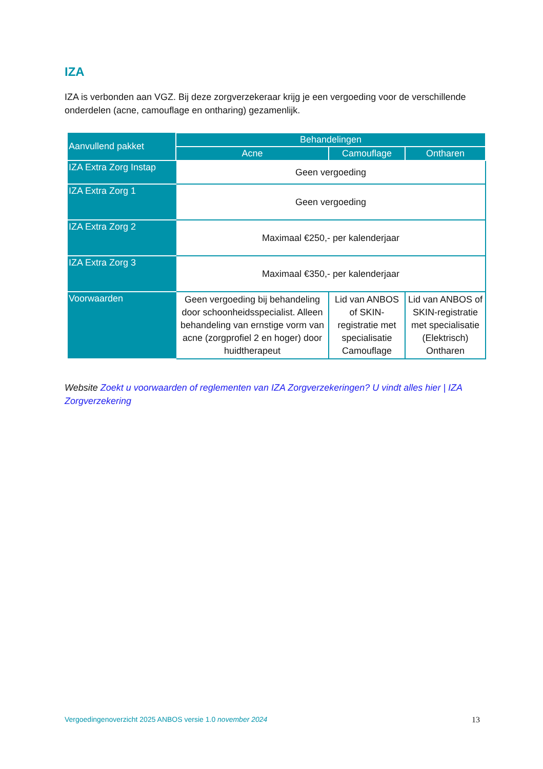IZA
IZA is verbonden aan VGZ. Bij deze zorgverzekeraar krijg je een vergoeding voor de verschillende onderdelen (acne, camouflage en ontharing) gezamenlijk.
| Aanvullend pakket | Behandelingen | | |
| --- | --- | --- | --- |
| | Acne | Camouflage | Ontharen |
| IZA Extra Zorg Instap | Geen vergoeding | | |
| IZA Extra Zorg 1 | Geen vergoeding | | |
| IZA Extra Zorg 2 | Maximaal €250,- per kalenderjaar | | |
| IZA Extra Zorg 3 | Maximaal €350,- per kalenderjaar | | |
| Voorwaarden | Geen vergoeding bij behandeling door schoonheidsspecialist. Alleen behandeling van ernstige vorm van acne (zorgprofiel 2 en hoger) door huidtherapeut | Lid van ANBOS of SKIN-registratie met specialisatie Camouflage | Lid van ANBOS of SKIN-registratie met specialisatie (Elektrisch) Ontharen |
Website Zoekt u voorwaarden of reglementen van IZA Zorgverzekeringen? U vindt alles hier | IZA Zorgverzekering
Vergoedingenoverzicht 2025 ANBOS versie 1.0 november 2024 13